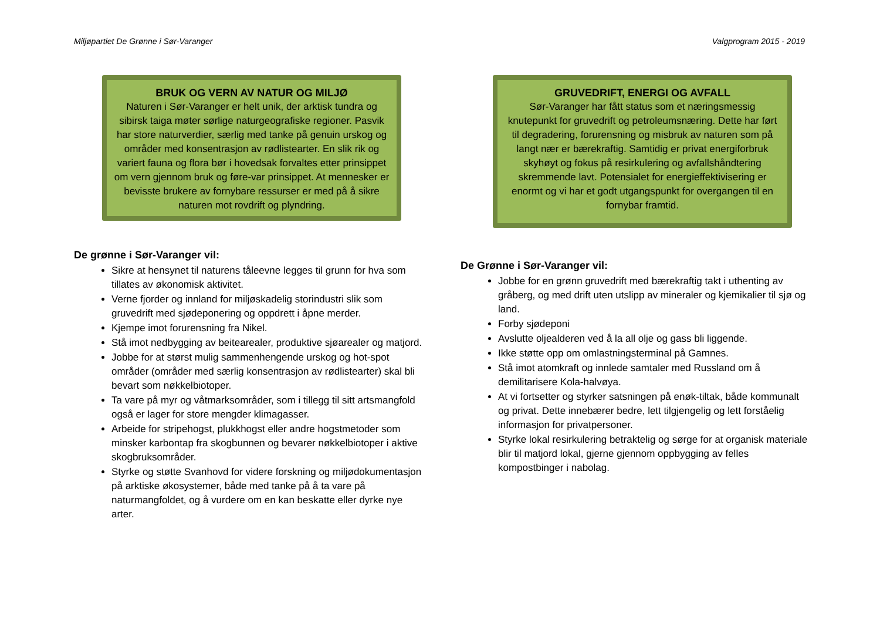Miljøpartiet De Grønne i Sør-Varanger Valgprogram 2015 - 2019
BRUK OG VERN AV NATUR OG MILJØ
Naturen i Sør-Varanger er helt unik, der arktisk tundra og sibirsk taiga møter sørlige naturgeografiske regioner. Pasvik har store naturverdier, særlig med tanke på genuin urskog og områder med konsentrasjon av rødlistearter. En slik rik og variert fauna og flora bør i hovedsak forvaltes etter prinsippet om vern gjennom bruk og føre-var prinsippet. At mennesker er bevisste brukere av fornybare ressurser er med på å sikre naturen mot rovdrift og plyndring.
De grønne i Sør-Varanger vil:
Sikre at hensynet til naturens tåleevne legges til grunn for hva som tillates av økonomisk aktivitet.
Verne fjorder og innland for miljøskadelig storindustri slik som gruvedrift med sjødeponering og oppdrett i åpne merder.
Kjempe imot forurensning fra Nikel.
Stå imot nedbygging av beitearealer, produktive sjøarealer og matjord.
Jobbe for at størst mulig sammenhengende urskog og hot-spot områder (områder med særlig konsentrasjon av rødlistearter) skal bli bevart som nøkkelbiotoper.
Ta vare på myr og våtmarksområder, som i tillegg til sitt artsmangfold også er lager for store mengder klimagasser.
Arbeide for stripehogst, plukkhogst eller andre hogstmetoder som minsker karbontap fra skogbunnen og bevarer nøkkelbiotoper i aktive skogbruksområder.
Styrke og støtte Svanhovd for videre forskning og miljødokumentasjon på arktiske økosystemer, både med tanke på å ta vare på naturmangfoldet, og å vurdere om en kan beskatte eller dyrke nye arter.
GRUVEDRIFT, ENERGI OG AVFALL
Sør-Varanger har fått status som et næringsmessig knutepunkt for gruvedrift og petroleumsnæring. Dette har ført til degradering, forurensning og misbruk av naturen som på langt nær er bærekraftig. Samtidig er privat energiforbruk skyhøyt og fokus på resirkulering og avfallshåndtering skremmende lavt. Potensialet for energieffektivisering er enormt og vi har et godt utgangspunkt for overgangen til en fornybar framtid.
De Grønne i Sør-Varanger vil:
Jobbe for en grønn gruvedrift med bærekraftig takt i uthenting av gråberg, og med drift uten utslipp av mineraler og kjemikalier til sjø og land.
Forby sjødeponi
Avslutte oljealderen ved å la all olje og gass bli liggende.
Ikke støtte opp om omlastningsterminal på Gamnes.
Stå imot atomkraft og innlede samtaler med Russland om å demilitarisere Kola-halvøya.
At vi fortsetter og styrker satsningen på enøk-tiltak, både kommunalt og privat. Dette innebærer bedre, lett tilgjengelig og lett forståelig informasjon for privatpersoner.
Styrke lokal resirkulering betraktelig og sørge for at organisk materiale blir til matjord lokal, gjerne gjennom oppbygging av felles kompostbinger i nabolag.